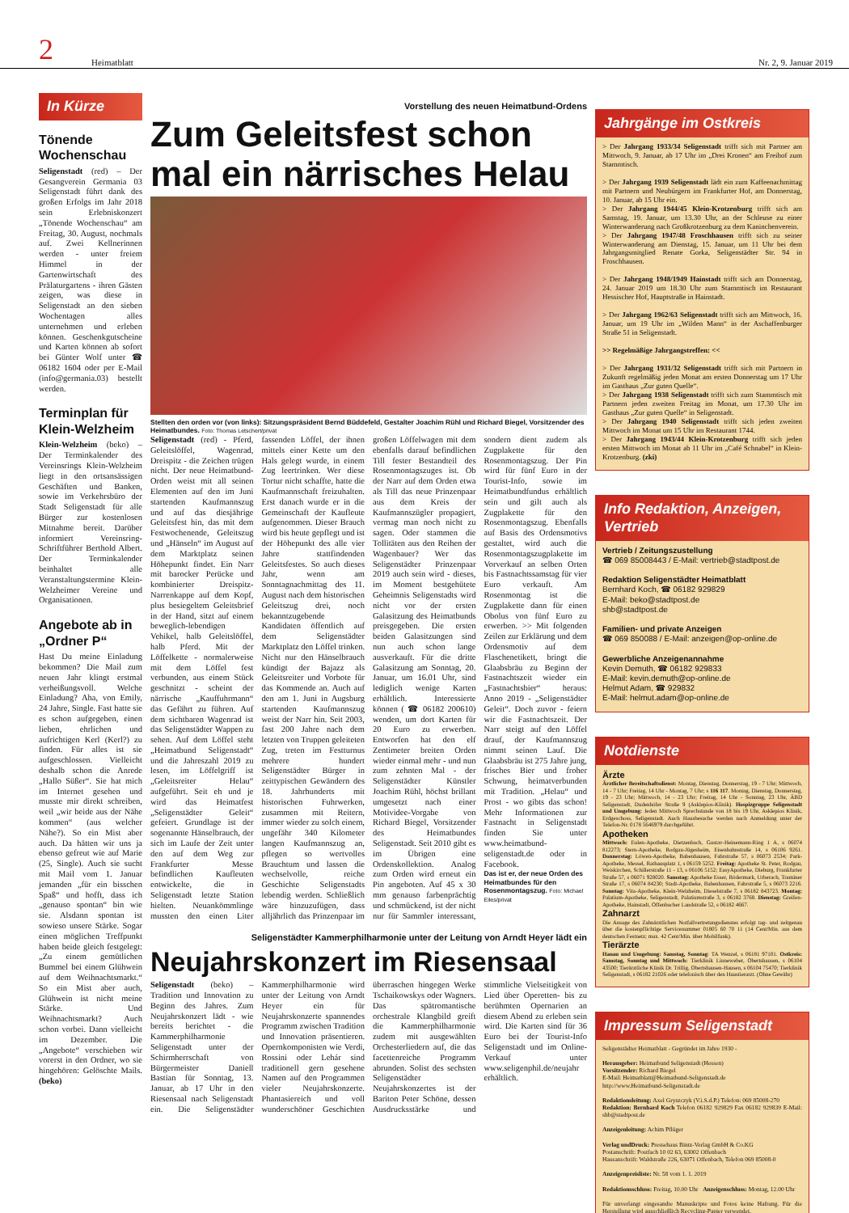2 Heimatblatt Nr. 2, 9. Januar 2019
In Kürze
Tönende Wochenschau
Seligenstadt (red) – Der Gesangverein Germania 03 Seligenstadt führt dank des großen Erfolgs im Jahr 2018 sein Erlebniskonzert „Tönende Wochenschau“ am Freitag, 30. August, nochmals auf. Zwei Kellnerinnen werden - unter freiem Himmel in der Gartenwirtschaft des Prälaturgartens - ihren Gästen zeigen, was diese in Seligenstadt an den sieben Wochentagen alles unternehmen und erleben können. Geschenkgutscheine und Karten können ab sofort bei Günter Wolf unter ☎ 06182 1604 oder per E-Mail (info@germania.03) bestellt werden.
Terminplan für Klein-Welzheim
Klein-Welzheim (beko) – Der Terminkalender des Vereinsrings Klein-Welzheim liegt in den ortsansässigen Geschäften und Banken, sowie im Verkehrsbüro der Stadt Seligenstadt für alle Bürger zur kostenlosen Mitnahme bereit. Darüber informiert Vereinsring-Schriftführer Berthold Albert. Der Terminkalender beinhaltet alle Veranstaltungstermine Klein-Welzheimer Vereine und Organisationen.
Angebote ab in „Ordner P“
Hast Du meine Einladung bekommen? Die Mail zum neuen Jahr klingt erstmal verheißungsvoll. Welche Einladung? Aha, von Emily, 24 Jahre, Single. Fast hatte sie es schon aufgegeben, einen lieben, ehrlichen und aufrichtigen Kerl (Kerl?) zu finden. Für alles ist sie aufgeschlossen. Vielleicht deshalb schon die Anrede „Hallo Süßer“. Sie hat mich im Internet gesehen und musste mir direkt schreiben, weil „wir beide aus der Nähe kommen“ (aus welcher Nähe?). So ein Mist aber auch. Da hätten wir uns ja ebenso gefreut wie auf Marie (25, Single). Auch sie sucht mit Mail vom 1. Januar jemanden „für ein bisschen Spaß“ und hofft, dass ich „genauso spontan“ bin wie sie. Alsdann spontan ist sowieso unsere Stärke. Sogar einen möglichen Treffpunkt haben beide gleich festgelegt: „Zu einem gemütlichen Bummel bei einem Glühwein auf dem Weihnachtsmarkt.“ So ein Mist aber auch, Glühwein ist nicht meine Stärke. Und Weihnachtsmarkt? Auch schon vorbei. Dann vielleicht im Dezember. Die „Angebote“ verschieben wir vorerst in den Ordner, wo sie hingehören: Gelöschte Mails. (beko)
Vorstellung des neuen Heimatbund-Ordens
Zum Geleitsfest schon mal ein närrisches Helau
Stellten den orden vor (von links): Sitzungspräsident Bernd Büddefeld, Gestalter Joachim Rühl und Richard Biegel, Vorsitzender des Heimatbundes. Foto: Thomas Letschert/privat
Seligenstadt (red) - Pferd, Geleitslöffel, Wagenrad, Dreispitz - die Zeichen trügen nicht. Der neue Heimatbund-Orden weist mit all seinen Elementen auf den im Juni startenden Kaufmannszug und auf das diesjährige Geleitsfest hin, das mit dem Festwochenende, Geleitszug und „Hänseln“ im August auf dem Marktplatz seinen Höhepunkt findet. Ein Narr mit barocker Perücke und kombinierter Dreispitz-Narrenkappe auf dem Kopf, plus besiegeltem Geleitsbrief in der Hand, sitzt auf einem beweglich-lebendigen Vehikel, halb Geleitslöffel, halb Pferd. Mit der Löffelkette - normalerweise mit dem Löffel fest verbunden, aus einem Stück geschnitzt - scheint der närrische „Kauffuhrmann“ das Gefährt zu führen. Auf dem sichtbaren Wagenrad ist das Seligenstädter Wappen zu sehen. Auf dem Löffel steht „Heimatbund Seligenstadt“ und die Jahreszahl 2019 zu lesen, im Löffelgriff ist „Geleitsreiter Helau“ aufgeführt. Seit eh und je wird das Heimatfest „Seligenstädter Geleit“ gefeiert. Grundlage ist der sogenannte Hänselbrauch, der sich im Laufe der Zeit unter den auf dem Weg zur Frankfurter Messe befindlichen Kaufleuten entwickelte, die in Seligenstadt letzte Station hielten. Neuankömmlinge mussten den einen Liter fassenden Löffel, der ihnen mittels einer Kette um den Hals gelegt wurde, in einem Zug leertrinken. Wer diese Tortur nicht schaffte, hatte die Kaufmannschaft freizuhalten. Erst danach wurde er in die Gemeinschaft der Kaufleute aufgenommen. Dieser Brauch wird bis heute gepflegt und ist der Höhepunkt des alle vier Jahre stattfindenden Geleitsfestes. So auch dieses Jahr, wenn am Sonntagnachmittag des 11. August nach dem historischen Geleitszug drei, noch bekanntzugebende Kandidaten öffentlich auf dem Seligenstädter Marktplatz den Löffel trinken. Nicht nur den Hänselbrauch kündigt der Bajazz als Geleitsreiter und Vorbote für das Kommende an. Auch auf den am 1. Juni in Augsburg startenden Kaufmannszug weist der Narr hin. Seit 2003, fast 200 Jahre nach dem letzten von Truppen geleiteten Zug, treten im Festturnus mehrere hundert Seligenstädter Bürger in zeittypischen Gewändern des 18. Jahrhunderts mit historischen Fuhrwerken, zusammen mit Reitern, immer wieder zu solch einem, ungefähr 340 Kilometer langen Kaufmannszug an, pflegen so wertvolles Brauchtum und lassen die wechselvolle, reiche Geschichte Seligenstadts lebendig werden. Schließlich wäre hinzuzufügen, dass alljährlich das Prinzenpaar im großen Löffelwagen mit dem ebenfalls darauf befindlichen Till fester Bestandteil des Rosenmontagszuges ist. Ob der Narr auf dem Orden etwa als Till das neue Prinzenpaar aus dem Kreis der Kaufmannszügler propagiert, vermag man noch nicht zu sagen. Oder stammen die Tollitäten aus den Reihen der Wagenbauer? Wer das Seligenstädter Prinzenpaar 2019 auch sein wird - dieses, im Moment bestgehütete Geheimnis Seligenstadts wird nicht vor der ersten Galasitzung des Heimatbunds preisgegeben. Die ersten beiden Galasitzungen sind nun auch schon lange ausverkauft. Für die dritte Galasitzung am Sonntag, 20. Januar, um 16.01 Uhr, sind lediglich wenige Karten erhältlich. Interessierte können ( ☎ 06182 200610) wenden, um dort Karten für 20 Euro zu erwerben. Entworfen hat den elf Zentimeter breiten Orden wieder einmal mehr - und nun zum zehnten Mal - der Seligenstädter Künstler Joachim Rühl, höchst brillant umgesetzt nach einer Motividee-Vorgabe von Richard Biegel, Vorsitzender des Heimatbundes Seligenstadt. Seit 2010 gibt es im Übrigen eine Ordenskollektion. Analog zum Orden wird erneut ein Pin angeboten. Auf 45 x 30 mm genauso farbenprächtig und schmückend, ist der nicht nur für Sammler interessant, sondern dient zudem als Zugplakette für den Rosenmontagszug. Der Pin wird für fünf Euro in der Tourist-Info, sowie im Heimatbundfundus erhältlich sein und gilt auch als Zugplakette für den Rosenmontagszug. Ebenfalls auf Basis des Ordensmotivs gestaltet, wird auch die Rosenmontagszugplakette im Vorverkauf an selben Orten bis Fastnachtssamstag für vier Euro verkauft. Am Rosenmontag ist die Zugplakette dann für einen Obolus von fünf Euro zu erwerben. >> Mit folgenden Zeilen zur Erklärung und dem Ordensmotiv auf dem Flaschenetikett, bringt die Glaabsbräu zu Beginn der Fastnachtszeit wieder ein „Fastnachtsbier“ heraus: Anno 2019 - „Seligenstädter Geleit“. Doch zuvor - feiern wir die Fastnachtszeit. Der Narr steigt auf den Löffel drauf, der Kaufmannszug nimmt seinen Lauf. Die Glaabsbräu ist 275 Jahre jung, frisches Bier und froher Schwung, heimatverbunden mit Tradition. „Helau“ und Prost - wo gibts das schon! Mehr Informationen zur Fastnacht in Seligenstadt finden Sie unter www.heimatbund-seligenstadt.de oder in Facebook.
Das ist er, der neue Orden des Heimatbundes für den Rosenmontagszug. Foto: Michael Eiles/privat
Seligenstädter Kammerphilharmonie unter der Leitung von Arndt Heyer lädt ein
Neujahrskonzert im Riesensaal
Seligenstadt (beko) – Tradition und Innovation zu Beginn des Jahres. Zum Neujahrskonzert lädt - wie bereits berichtet - die Kammerphilharmonie Seligenstadt unter der Schirmherrschaft von Bürgermeister Daniell Bastian für Sonntag, 13. Januar, ab 17 Uhr in den Riesensaal nach Seligenstadt ein. Die Seligenstädter Kammerphilharmonie wird unter der Leitung von Arndt Heyer ein für Neujahrskonzerte spannendes Programm zwischen Tradition und Innovation präsentieren. Opernkomponisten wie Verdi, Rossini oder Lehár sind traditionell gern gesehene Namen auf den Programmen vieler Neujahrskonzerte. Phantasiereich und voll wunderschöner Geschichten überraschen hingegen Werke Tschaikowskys oder Wagners. Das spätromantische orchestrale Klangbild greift die Kammerphilharmonie zudem mit ausgewählten Orchesterliedern auf, die das facettenreiche Programm abrunden. Solist des sechsten Seligenstädter Neujahrskonzertes ist der Bariton Peter Schöne, dessen Ausdrucksstärke und stimmliche Vielseitigkeit von Lied über Operetten- bis zu berühmten Opernarien an diesem Abend zu erleben sein wird. Die Karten sind für 36 Euro bei der Tourist-Info Seligenstadt und im Online-Verkauf unter www.seligenphil.de/neujahr erhältlich.
Jahrgänge im Ostkreis
> Der Jahrgang 1933/34 Seligenstadt trifft sich mit Partner am Mittwoch, 9. Januar, ab 17 Uhr im „Drei Kronen“ am Freihof zum Stammtisch.
> Der Jahrgang 1939 Seligenstadt lädt ein zum Kaffeenachmittag mit Partnern und Neubürgern im Frankfurter Hof, am Donnerstag, 10. Januar, ab 15 Uhr ein.
> Der Jahrgang 1944/45 Klein-Krotzenburg trifft sich am Samstag, 19. Januar, um 13.30 Uhr, an der Schleuse zu einer Winterwanderung nach Großkrotzenburg zu dem Kaninchenverein.
> Der Jahrgang 1947/48 Froschhausen trifft sich zu seiner Winterwanderung am Dienstag, 15. Januar, um 11 Uhr bei dem Jahrgangsmitglied Renate Gorka, Seligenstädter Str. 94 in Froschhausen.
> Der Jahrgang 1948/1949 Hainstadt trifft sich am Donnerstag, 24. Januar 2019 um 18.30 Uhr zum Stammtisch im Restaurant Hessischer Hof, Hauptstraße in Hainstadt.
> Der Jahrgang 1962/63 Seligenstadt trifft sich am Mittwoch, 16. Januar, um 19 Uhr im „Wilden Mann“ in der Aschaffenburger Straße 51 in Seligenstadt.
>> Regelmäßige Jahrgangstreffen: <<
> Der Jahrgang 1931/32 Seligenstadt trifft sich mit Partnern in Zukunft regelmäßig jeden Monat am ersten Donnerstag um 17 Uhr im Gasthaus „Zur guten Quelle“.
> Der Jahrgang 1938 Seligenstadt trifft sich zum Stammtisch mit Partnern jeden zweiten Freitag im Monat, um 17.30 Uhr im Gasthaus „Zur guten Quelle“ in Seligenstadt.
> Der Jahrgang 1940 Seligenstadt trifft sich jeden zweiten Mittwoch im Monat um 15 Uhr im Restaurant 1744.
> Der Jahrgang 1943/44 Klein-Krotzenburg trifft sich jeden ersten Mittwoch im Monat ab 11 Uhr im „Café Schnabel“ in Klein-Krotzenburg. (zki)
Info Redaktion, Anzeigen, Vertrieb
Vertrieb / Zeitungszustellung
☎ 069 85008443 / E-Mail: vertrieb@stadtpost.de
Redaktion Seligenstädter Heimatblatt
Bernhard Koch, ☎ 06182 929829
E-Mail: beko@stadtpost.de
shb@stadtpost.de
Familien- und private Anzeigen
☎ 069 850088 / E-Mail: anzeigen@op-online.de
Gewerbliche Anzeigenannahme
Kevin Demuth, ☎ 06182 929833
E-Mail: kevin.demuth@op-online.de
Helmut Adam, ☎ 929832
E-Mail: helmut.adam@op-online.de
Notdienste
Ärzte
Ärztlicher Bereitschaftsdienst: Montag, Dienstag, Donnerstag, 19 - 7 Uhr; Mittwoch, 14 - 7 Uhr; Freitag, 14 Uhr - Montag, 7 Uhr; s 116 117. Montag, Dienstag, Donnerstag, 19 - 23 Uhr; Mittwoch, 14 - 23 Uhr; Freitag, 14 Uhr - Sonntag, 23 Uhr, ÄBD Seligenstadt, Dudenhöfer Straße 9 (Asklepios-Klinik). Hospizgruppe Seligenstadt und Umgebung: Jeden Mittwoch Sprechstunde von 18 bis 19 Uhr, Asklepios Klinik, Erdgeschoss, Seligenstadt. Auch Hausbesuche werden nach Anmeldung unter der Telefon-Nr. 0178 5646979 durchgeführt.
Apotheken
Mittwoch: Eulen-Apotheke, Dietzenbach, Gustav-Heinemann-Ring 1 A, s 06074 812273; Stern-Apotheke, Rodgau-Jügesheim, Eisenbahnstraße 14, s 06106 9261. Donnerstag: Löwen-Apotheke, Babenhausen, Fahrstraße 57, s 06073 2534; Park-Apotheke, Messel, Rathausplatz 1, s 06159 5252. Freitag: Apotheke St. Peter, Rodgau, Weiskirchen, Schillerstraße 11 - 13, s 06106 5152; EasyApotheke, Dieburg, Frankfurter Straße 57, s 06071 928020. Samstag: Apotheke Esser, Rödermark, Urberach, Traminer Straße 17, s 06074 84230; Stadt-Apotheke, Babenhausen, Fahrstraße 5, s 06073 2216. Sonntag: Vita-Apotheke, Klein-Welzheim, Dieselstraße 7, s 06182 843723. Montag: Palatium-Apotheke, Seligenstadt, Palatiumstraße 3, s 06182 3768. Dienstag: Greifen-Apotheke, Hainstadt, Offenbacher Landstraße 52, s 06182 4667.
Zahnarzt
Die Ansage des Zahnärztlichen Notfallvertretungsdienstes erfolgt tag- und zeitgenau über die kostenpflichtige Servicenummer 01805 60 70 11 (14 Cent/Min. aus dem deutschen Festnetz; max. 42 Cent/Min. über Mobilfunk).
Tierärzte
Hanau und Umgebung: Samstag, Sonntag: TA Wenzel, s 06181 97101. Ostkreis: Samstag, Sonntag und Mittwoch: Tierklinik Linneweber, Obertshausen, s 06104 43500; Tierärztliche Klinik Dr. Trillig, Obertshausen-Hausen, s 06104 75470; Tierklinik Seligenstadt, s 06182 21026 oder telefonisch über den Haustierarzt. (Ohne Gewähr)
Impressum Seligenstadt
Seligenstädter Heimatblatt - Gegründet im Jahre 1930 -
Herausgeber: Heimatbund Seligenstadt (Hessen)
Vorsitzender: Richard Biegel
E-Mail: Heimatblatt@Heimatbund-Seligenstadt.de
http://www.Heimatbund-Seligenstadt.de
Redaktionsleitung: Axel Gryszczyk (V.i.S.d.P.) Telefon: 069 85008-270
Redaktion: Bernhard Koch Telefon 06182 929829 Fax 06182 929839 E-Mail: shb@stadtpost.de
Anzeigenleitung: Achim Pflüger
Verlag undDruck: Pressehaus Bintz-Verlag GmbH & Co.KG
Postanschrift: Postfach 10 02 63, 63002 Offenbach
Hausanschrift: Waldstraße 226, 63071 Offenbach, Telefon 069 85008-0
Anzeigenpreisliste: Nr. 58 vom 1. 1. 2019
Redaktionsschluss: Freitag, 10.00 Uhr Anzeigenschluss: Montag, 12.00 Uhr
Für unverlangt eingesandte Manuskripte und Fotos keine Haftung. Für die Herstellung wird ausschließlich Recycling-Papier verwendet.